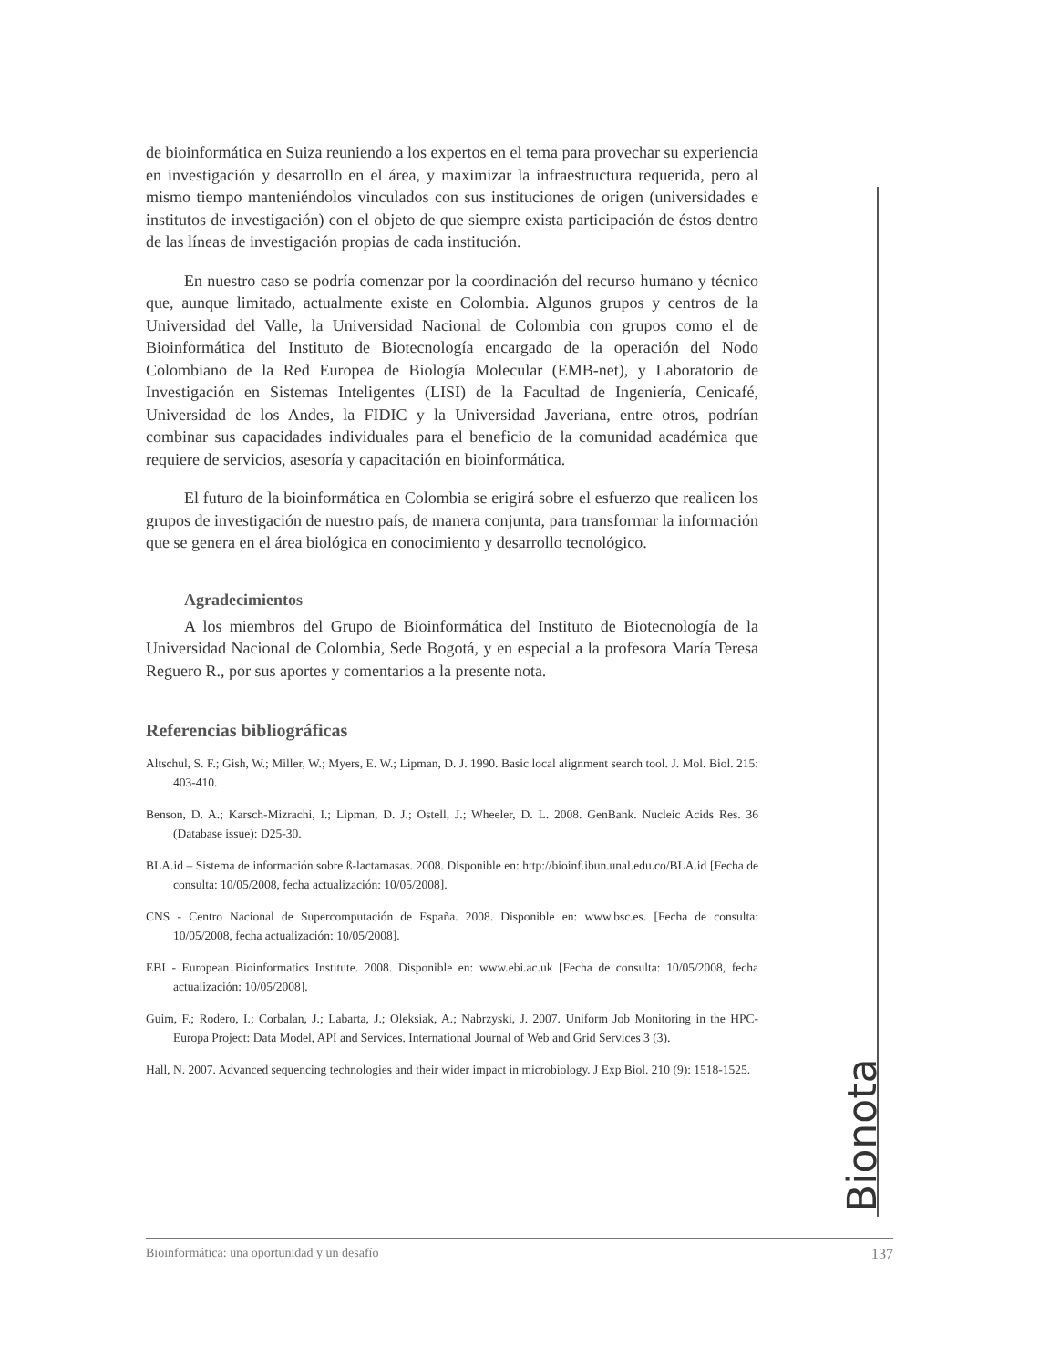Bionota
de bioinformática en Suiza reuniendo a los expertos en el tema para provechar su experiencia en investigación y desarrollo en el área, y maximizar la infraestructura requerida, pero al mismo tiempo manteniéndolos vinculados con sus instituciones de origen (universidades e institutos de investigación) con el objeto de que siempre exista participación de éstos dentro de las líneas de investigación propias de cada institución.
En nuestro caso se podría comenzar por la coordinación del recurso humano y técnico que, aunque limitado, actualmente existe en Colombia. Algunos grupos y centros de la Universidad del Valle, la Universidad Nacional de Colombia con grupos como el de Bioinformática del Instituto de Biotecnología encargado de la operación del Nodo Colombiano de la Red Europea de Biología Molecular (EMB-net), y Laboratorio de Investigación en Sistemas Inteligentes (LISI) de la Facultad de Ingeniería, Cenicafé, Universidad de los Andes, la FIDIC y la Universidad Javeriana, entre otros, podrían combinar sus capacidades individuales para el beneficio de la comunidad académica que requiere de servicios, asesoría y capacitación en bioinformática.
El futuro de la bioinformática en Colombia se erigirá sobre el esfuerzo que realicen los grupos de investigación de nuestro país, de manera conjunta, para transformar la información que se genera en el área biológica en conocimiento y desarrollo tecnológico.
Agradecimientos
A los miembros del Grupo de Bioinformática del Instituto de Biotecnología de la Universidad Nacional de Colombia, Sede Bogotá, y en especial a la profesora María Teresa Reguero R., por sus aportes y comentarios a la presente nota.
Referencias bibliográficas
Altschul, S. F.; Gish, W.; Miller, W.; Myers, E. W.; Lipman, D. J. 1990. Basic local alignment search tool. J. Mol. Biol. 215: 403-410.
Benson, D. A.; Karsch-Mizrachi, I.; Lipman, D. J.; Ostell, J.; Wheeler, D. L. 2008. GenBank. Nucleic Acids Res. 36 (Database issue): D25-30.
BLA.id – Sistema de información sobre ß-lactamasas. 2008. Disponible en: http://bioinf.ibun.unal.edu.co/BLA.id [Fecha de consulta: 10/05/2008, fecha actualización: 10/05/2008].
CNS - Centro Nacional de Supercomputación de España. 2008. Disponible en: www.bsc.es. [Fecha de consulta: 10/05/2008, fecha actualización: 10/05/2008].
EBI - European Bioinformatics Institute. 2008. Disponible en: www.ebi.ac.uk [Fecha de consulta: 10/05/2008, fecha actualización: 10/05/2008].
Guim, F.; Rodero, I.; Corbalan, J.; Labarta, J.; Oleksiak, A.; Nabrzyski, J. 2007. Uniform Job Monitoring in the HPC-Europa Project: Data Model, API and Services. International Journal of Web and Grid Services 3 (3).
Hall, N. 2007. Advanced sequencing technologies and their wider impact in microbiology. J Exp Biol. 210 (9): 1518-1525.
Bioinformática: una oportunidad y un desafío 137